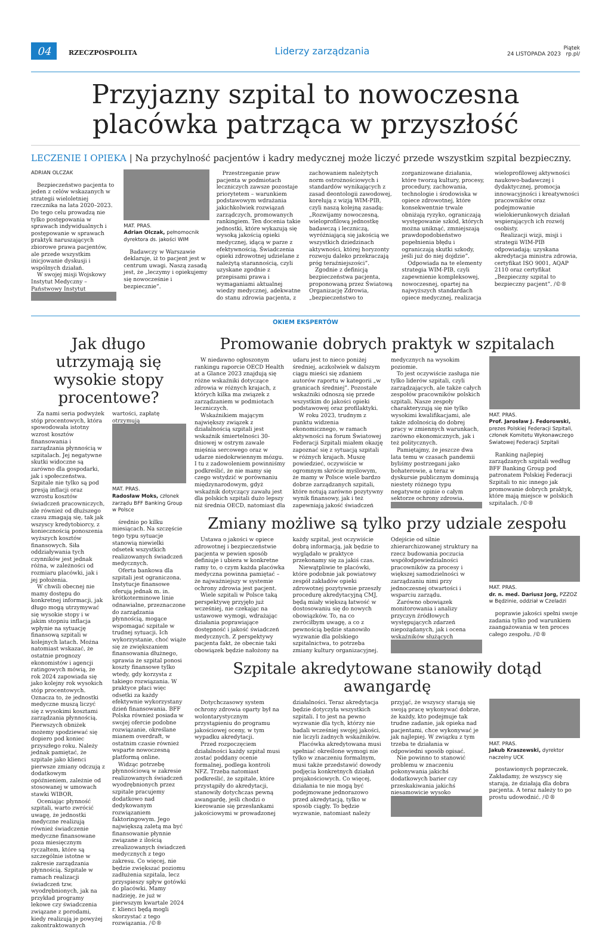04 RZECZPOSPOLITA
Liderzy zarządzania
Piątek
24 LISTOPADA 2023 rp.pl/
Przyjazny szpital to nowoczesna placówka patrząca w przyszłość
LECZENIE I OPIEKA | Na przychylność pacjentów i kadry medycznej może liczyć przede wszystkim szpital bezpieczny.
ADRIAN OLCZAK
Bezpieczeństwo pacjenta to jeden z celów wskazanych w strategii wieloletniej rzecznika na lata 2020–2023. Do tego celu prowadzą nie tylko postępowania w sprawach indywidualnych i postępowanie w sprawach praktyk naruszających zbiorowe prawa pacjentów, ale przede wszystkim inicjowanie dyskusji i wspólnych działań.
W swojej misji Wojskowy Instytut Medyczny – Państwowy Instytut
MAT. PRAS.
Adrian Olczak, pełnomocnik dyrektora ds. jakości WIM
Badawczy w Warszawie deklaruje, iż to pacjent jest w centrum uwagi. Naszą zasadą jest, że „leczymy i opiekujemy się nowocześnie i bezpiecznie”.
Przestrzeganie praw pacjenta w podmiotach leczniczych zawsze pozostaje priorytetem – warunkiem podstawowym wdrażania jakichkolwiek rozwiązań zarządczych, promowanych rankingiem. Ten docenia takie jednostki, które wykazują się wysoką jakością opieki medycznej, idącą w parze z efektywnością. Świadczenia opieki zdrowotnej udzielane z należytą starannością, czyli uzyskane zgodnie z przepisami prawa i wymaganiami aktualnej wiedzy medycznej, adekwatne do stanu zdrowia pacjenta, z zachowaniem należytych norm ostrożnościowych i standardów wynikających z zasad deontologii zawodowej, korelują z wizją WIM-PIB, czyli naszą kolejną zasadą: „Rozwijamy nowoczesną, wieloprofilową jednostkę badawczą i leczniczą, wyróżniającą się jakością we wszystkich dziedzinach aktywności, której horyzonty rozwoju daleko przekraczają próg teraźniejszości”.
Zgodnie z definicją bezpieczeństwa pacjenta, proponowaną przez Światową Organizację Zdrowia, „bezpieczeństwo to zorganizowane działania, które tworzą kultury, procesy, procedury, zachowania, technologie i środowiska w opiece zdrowotnej, które konsekwentnie trwale obniżają ryzyko, ograniczają występowanie szkód, których można uniknąć, zmniejszają prawdopodobieństwo popełnienia błędu i ograniczają skutki szkody, jeśli już do niej dojdzie”.
Odpowiada na te elementy strategia WIM-PIB, czyli zapewnienie kompleksowej, nowoczesnej, opartej na najwyższych standardach opiece medycznej, realizacja wieloprofilowej aktywności naukowo-badawczej i dydaktycznej, promocja innowacyjności i kreatywności pracowników oraz podejmowanie wielokierunkowych działań wspierających ich rozwój osobisty.
Realizacji wizji, misji i strategii WIM-PIB odpowiadają: uzyskana akredytacja ministra zdrowia, certyfikat ISO 9001, AQAP 2110 oraz certyfikat „Bezpieczny szpital to bezpieczny pacjent”. /©®
OKIEM EKSPERTÓW
Jak długo utrzymają się wysokie stopy procentowe?
Za nami seria podwyżek stóp procentowych, która spowodowała istotny wzrost kosztów finansowania i zarządzania płynnością w szpitalach. Jej negatywne skutki widoczne są zarówno dla gospodarki, jak i społeczeństwa. Szpitale nie tylko są pod presją inflacji oraz wzrostu kosztów świadczeń pracowniczych, ale również od dłuższego czasu zmagają się, tak jak wszyscy kredytobiorcy, z koniecznością ponoszenia wyższych kosztów finansowych. Siła oddziaływania tych czynników jest jednak różna, w zależności od rozmiaru placówki, jak i jej położenia.
W chwili obecnej nie mamy dostępu do konkretnej informacji, jak długo mogą utrzymywać się wysokie stopy i w jakim stopniu inflacja wpłynie na sytuację finansową szpitali w kolejnych latach. Można natomiast wskazać, że ostatnie prognozy ekonomistów i agencji ratingowych mówią, że rok 2024 zapowiada się jako kolejny rok wysokich stóp procentowych. Oznacza to, że jednostki medyczne muszą liczyć się z wysokimi kosztami zarządzania płynnością. Pierwszych obniżek możemy spodziewać się dopiero pod koniec przyszłego roku. Należy jednak pamiętać, że szpitale jako klienci pierwsze zmiany odczują z dodatkowym opóźnieniem, zależnie od stosowanej w umowach stawki WIBOR.
Oceniając płynność szpitali, warto zwrócić uwagę, że jednostki medyczne realizują również świadczenie medyczne finansowane poza miesięcznym ryczałtem, które są szczególnie istotne w zakresie zarządzania płynnością. Szpitale w ramach realizacji świadczeń tzw. wyodrębnionych, jak na przykład programy lekowe czy świadczenia związane z porodami, kiedy realizują je powyżej zakontraktowanych wartości, zapłatę otrzymują
MAT. PRAS.
Radosław Moks, członek zarządu BFF Banking Group w Polsce
średnio po kilku miesiącach. Na szczęście tego typu sytuacje stanowią niewielki odsetek wszystkich realizowanych świadczeń medycznych.
Oferta bankowa dla szpitali jest ograniczona. Instytucje finansowe oferują jednak m. in. krótkoterminowe linie odnawialne, przeznaczone do zarządzania płynnością, mogące wspomagać szpitale w trudnej sytuacji. Ich wykorzystanie, choć wiąże się ze zwiększaniem finansowania dłużnego, sprawia że szpital ponosi koszty finansowe tylko wtedy, gdy korzysta z takiego rozwiązania. W praktyce płaci więc odsetki za każdy efektywnie wykorzystany dzień finansowania. BFF Polska również posiada w swojej ofercie podobne rozwiązanie, określane mianem overdraft, w ostatnim czasie również wsparte nowoczesną platformą online.
Widząc potrzebę płynnościową w zakresie realizowanych świadczeń wyodrębnionych przez szpitale pracujemy dodatkowo nad dedykowanym rozwiązaniem faktoringowym. Jego największą zaletą ma być finansowanie płynnie związane z ilością zrealizowanych świadczeń medycznych z tego zakresu. Co więcej, nie będzie zwiększać poziomu zadłużenia szpitala, lecz przyspieszy spływ gotówki do placówki. Mamy nadzieję, że już w pierwszym kwartale 2024 r. klienci będą mogli skorzystać z tego rozwiązania. /©®
Promowanie dobrych praktyk w szpitalach
W niedawno ogłoszonym rankingu raporcie OECD Health at a Glance 2023 znajdują się różne wskaźniki dotyczące zdrowia w różnych krajach, z których kilka ma związek z zarządzaniem w podmiotach leczniczych.
Wskaźnikiem mającym największy związek z działalnością szpitali jest wskaźnik śmiertelności 30-dniowej w ostrym zawale mięśnia sercowego oraz w udarze niedokrwiennym mózgu. I tu z zadowoleniem powinniśmy podkreślić, że nie mamy się czego wstydzić w porównaniu międzynarodowym, gdyż wskaźnik dotyczący zawału jest dla polskich szpitali dużo lepszy niż średnia OECD, natomiast dla udaru jest to nieco poniżej średniej, aczkolwiek w dalszym ciągu mieści się zdaniem autorów raportu w kategorii „w granicach średniej”. Pozostałe wskaźniki odnoszą się przede wszystkim do jakości opieki podstawowej oraz profilaktyki.
W roku 2023, trudnym z punktu widzenia ekonomicznego, w ramach aktywności na forum Światowej Federacji Szpitali miałem okazję zapoznać się z sytuacją szpitali w różnych krajach. Muszę powiedzieć, oczywiście w ogromnym skrócie myślowym, że mamy w Polsce wiele bardzo dobrze zarządzanych szpitali, które notują zarówno pozytywny wynik finansowy, jak i też zapewniają jakość świadczeń medycznych na wysokim poziomie.
To jest oczywiście zasługa nie tylko liderów szpitali, czyli zarządzających, ale także całych zespołów pracowników polskich szpitali. Nasze zespoły charakteryzują się nie tylko wysokimi kwalifikacjami, ale także zdolnością do dobrej pracy w zmiennych warunkach, zarówno ekonomicznych, jak i też politycznych.
Pamiętajmy, że jeszcze dwa lata temu w czasach pandemii byliśmy postrzegani jako bohaterowie, a teraz w dyskursie publicznym dominują niestety różnego typu negatywne opinie o całym sektorze ochrony zdrowia.
MAT. PRAS.
Prof. Jarosław J. Fedorowski, prezes Polskiej Federacji Szpitali, członek Komitetu Wykonawczego Światowej Federacji Szpitali
Ranking najlepiej zarządzanych szpitali według BFF Banking Group pod patronatem Polskiej Federacji Szpitali to nic innego jak promowanie dobrych praktyk, które mają miejsce w polskich szpitalach. /©®
Zmiany możliwe są tylko przy udziale zespołu
Ustawa o jakości w opiece zdrowotnej i bezpieczeństwie pacjenta w pewien sposób definiuje i ubiera w konkretne ramy to, o czym każda placówka medyczna powinna pamiętać – że najważniejszy w systemie ochrony zdrowia jest pacjent.
Wiele szpitali w Polsce taką perspektywę przyjęło już wcześniej, nie czekając na ustawowe wymogi, wdrażając działania poprawiające dostępność i jakość świadczeń medycznych. Z perspektywy pacjenta fakt, że obecnie taki obowiązek będzie nałożony na każdy szpital, jest oczywiście dobrą informacją, jak będzie to wyglądało w praktyce przekonamy się za jakiś czas.
Niewątpliwie te placówki, które podobnie jak powiatowy zespół zakładów opieki zdrowotnej pozytywnie przeszły procedurę akredytacyjną CMJ, będą miały większą łatwość w dostosowaniu się do nowych obowiązków. To, na co zwróciłbym uwagę, a co z pewnością będzie stanowiło wyzwanie dla polskiego szpitalnictwa, to potrzeba zmiany kultury organizacyjnej. Odejście od silnie zhierarchizowanej struktury na rzecz budowania poczucia współodpowiedzialności pracowników za procesy i większej samodzielności w zarządzaniu nimi przy jednoczesnej otwartości i wsparciu zarządu.
Zarówno obowiązek monitorowania i analizy przyczyn źródłowych występujących zdarzeń niepożądanych, jak i ocena wskaźników służących
MAT. PRAS.
dr. n. med. Dariusz Jorg, PZZOZ w Będzinie, oddział w Czeladzi
poprawie jakości spełni swoje zadania tylko pod warunkiem zaangażowania w ten proces całego zespołu. /©®
Szpitale akredytowane stanowiły dotąd awangardę
Dotychczasowy system ochrony zdrowia oparty był na wolontarystycznym przystąpieniu do programu jakościowej oceny, w tym wypadku akredytacji.
Przed rozpoczęciem działalności każdy szpital musi zostać poddany ocenie formalnej, podlega kontroli NFZ. Trzeba natomiast podkreślić, że szpitale, które przystąpiły do akredytacji, stanowiły dotychczas pewną awangardę, jeśli chodzi o kierowanie się przesłankami jakościowymi w prowadzonej działalności. Teraz akredytacja będzie dotyczyła wszystkich szpitali. I to jest na pewno wyzwanie dla tych, którzy nie badali wcześniej swojej jakości, nie liczyli żadnych wskaźników.
Placówka akredytowana musi spełniać określone wymogi nie tylko w znaczeniu formalnym, musi także przedstawić dowody podjęcia konkretnych działań projakościowych. Co więcej, działania te nie mogą być podejmowane jednorazowo przed akredytacją, tylko w sposób ciągły. To będzie wyzwanie, natomiast należy przyjąć, że wszyscy starają się swoją pracę wykonywać dobrze, że każdy, kto podejmuje tak trudne zadanie, jak opieka nad pacjentami, chce wykonywać je jak najlepiej. W związku z tym trzeba te działania w odpowiedni sposób opisać.
Nie powinno to stanowić problemu w znaczeniu pokonywania jakichś dodatkowych barier czy przeskakiwania jakichś niesamowicie wysoko
MAT. PRAS.
Jakub Kraszewski, dyrektor naczelny UCK
postawionych poprzeczek. Zakładamy, że wszyscy się starają, że działają dla dobra pacjenta. A teraz należy to po prostu udowodnić. /©®